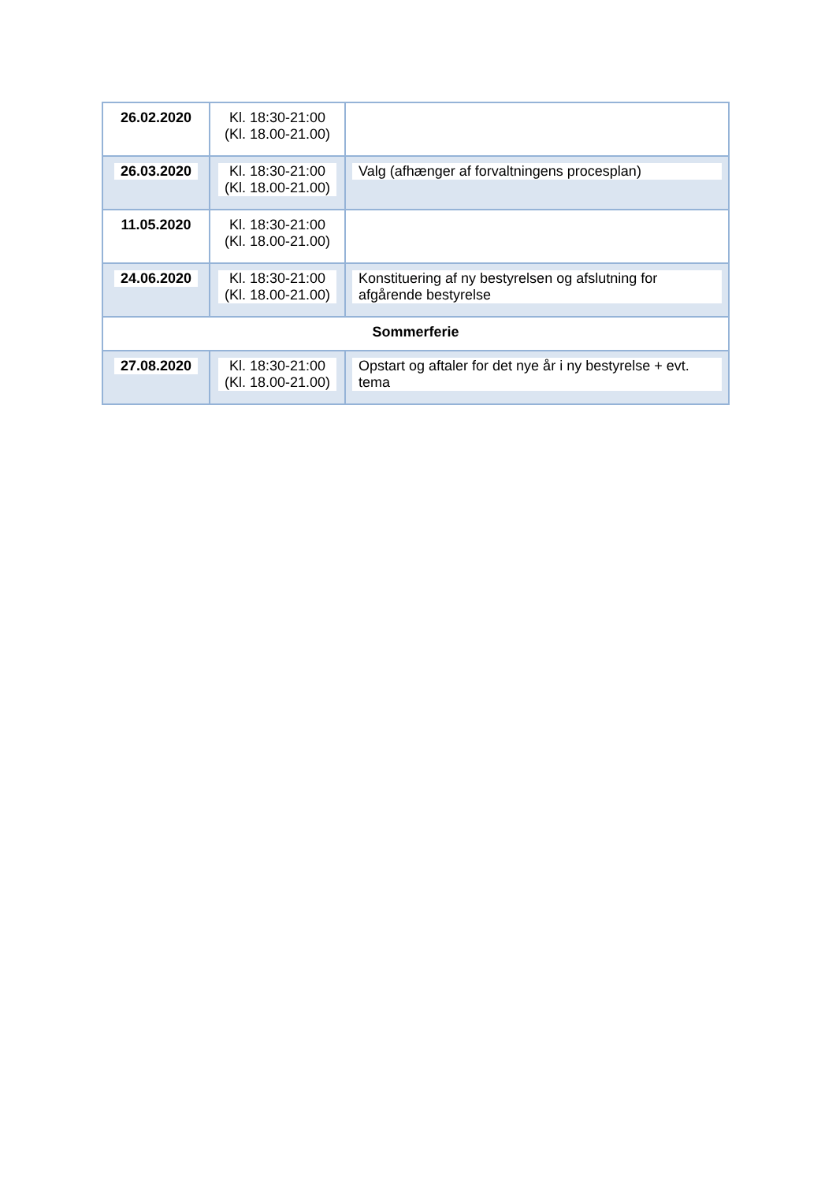| 26.02.2020 | Kl. 18:30-21:00 (Kl. 18.00-21.00) | |
| 26.03.2020 | Kl. 18:30-21:00 (Kl. 18.00-21.00) | Valg (afhænger af forvaltningens procesplan) |
| 11.05.2020 | Kl. 18:30-21:00 (Kl. 18.00-21.00) | |
| 24.06.2020 | Kl. 18:30-21:00 (Kl. 18.00-21.00) | Konstituering af ny bestyrelsen og afslutning for afgårende bestyrelse |
| Sommerferie | | |
| 27.08.2020 | Kl. 18:30-21:00 (Kl. 18.00-21.00) | Opstart og aftaler for det nye år i ny bestyrelse + evt. tema |